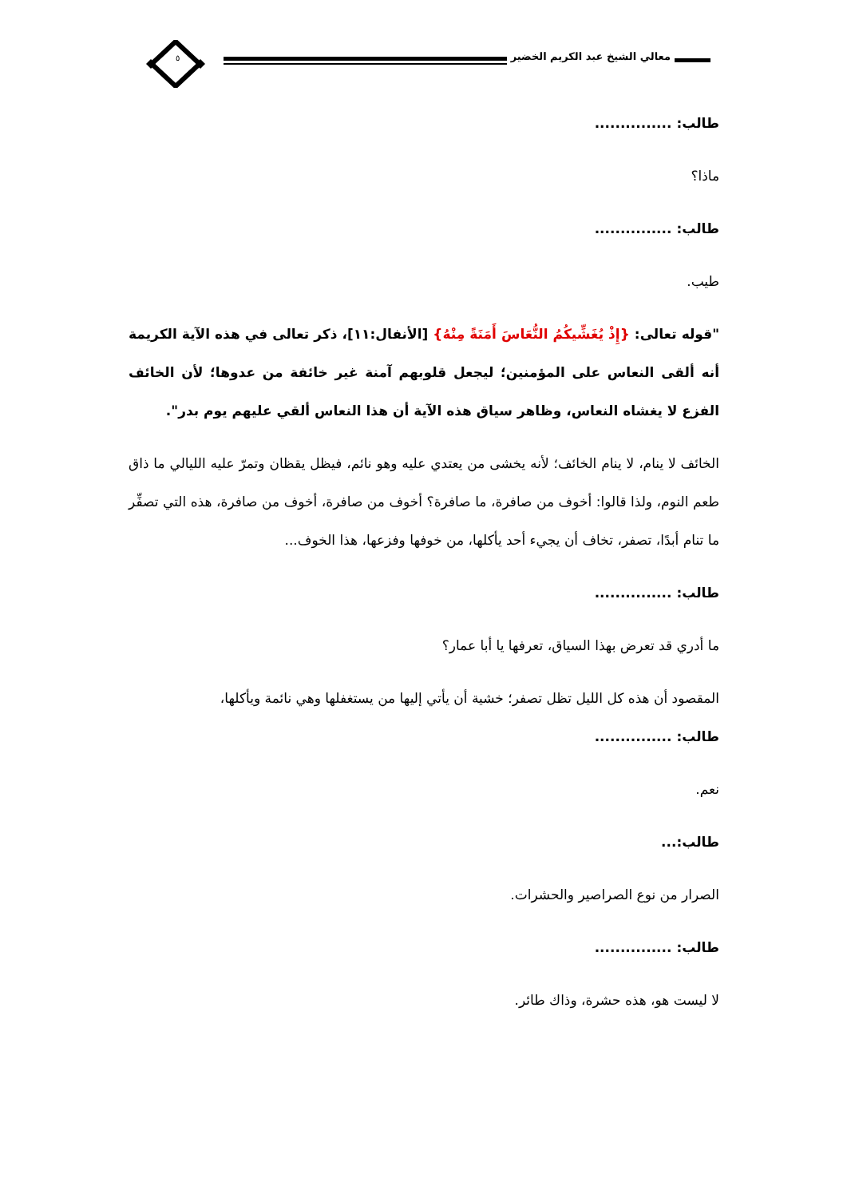معالي الشيخ عبد الكريم الخضير ٥
طالب: ...............
ماذا؟
طالب: ...............
طيب.
"قوله تعالى: {إِذْ يُغَشِّيكُمُ النُّعَاسَ أَمَنَةً مِنْهُ} [الأنفال:١١]، ذكر تعالى في هذه الآية الكريمة أنه ألقى النعاس على المؤمنين؛ ليجعل قلوبهم آمنة غير خائفة من عدوها؛ لأن الخائف الفزع لا يغشاه النعاس، وظاهر سياق هذه الآية أن هذا النعاس ألقي عليهم يوم بدر".
الخائف لا ينام، لا ينام الخائف؛ لأنه يخشى من يعتدي عليه وهو نائم، فيظل يقظان وتمرّ عليه الليالي ما ذاق طعم النوم، ولذا قالوا: أخوف من صافرة، ما صافرة؟ أخوف من صافرة، أخوف من صافرة، هذه التي تصفِّر ما تنام أبدًا، تصفر، تخاف أن يجيء أحد يأكلها، من خوفها وفزعها، هذا الخوف...
طالب: ...............
ما أدري قد تعرض بهذا السياق، تعرفها يا أبا عمار؟
المقصود أن هذه كل الليل تظل تصفر؛ خشية أن يأتي إليها من يستغفلها وهي نائمة ويأكلها،
طالب: ...............
نعم.
طالب:...
الصرار من نوع الصراصير والحشرات.
طالب: ...............
لا ليست هو، هذه حشرة، وذاك طائر.